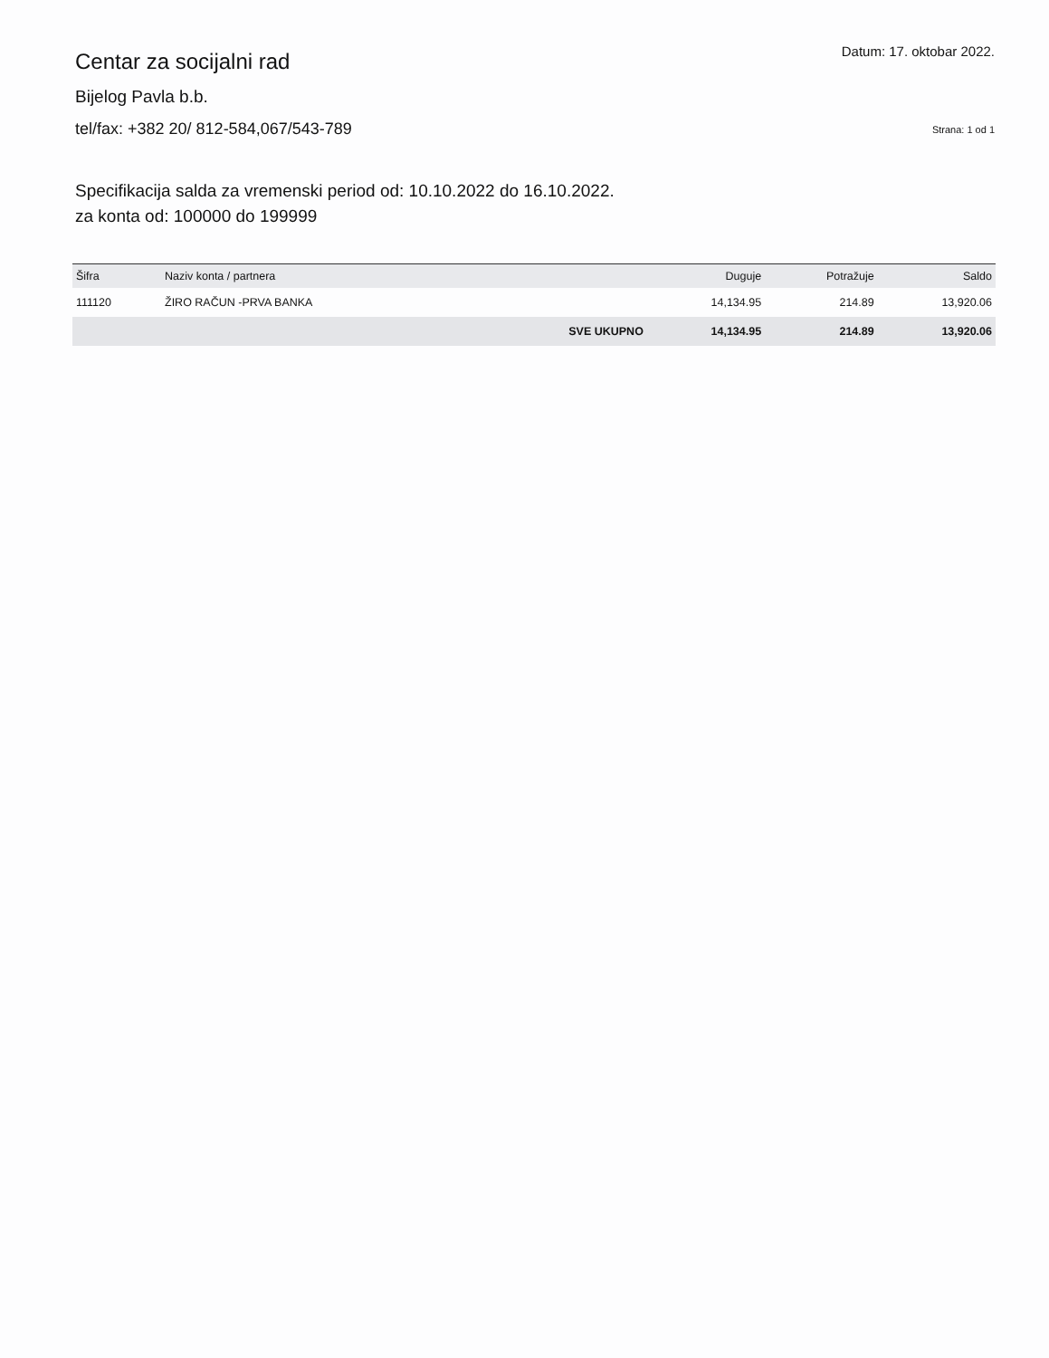Centar za socijalni rad
Bijelog Pavla b.b.
tel/fax: +382 20/ 812-584,067/543-789
Datum: 17. oktobar 2022.
Strana: 1 od 1
Specifikacija salda za vremenski period od: 10.10.2022 do 16.10.2022.
za konta od: 100000 do 199999
| Šifra | Naziv konta / partnera | | Duguje | Potražuje | Saldo |
| --- | --- | --- | --- | --- | --- |
| 111120 | ŽIRO RAČUN -PRVA BANKA | | 14,134.95 | 214.89 | 13,920.06 |
| | | SVE UKUPNO | 14,134.95 | 214.89 | 13,920.06 |